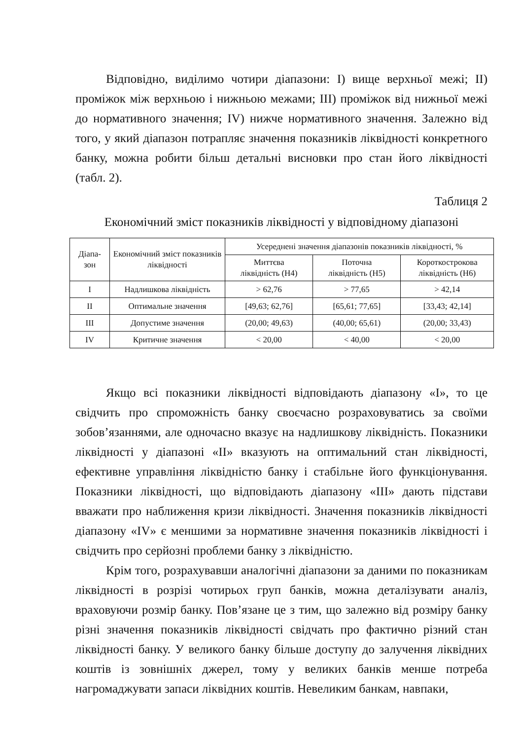Відповідно, виділимо чотири діапазони: І) вище верхньої межі; ІІ) проміжок між верхньою і нижньою межами; ІІІ) проміжок від нижньої межі до нормативного значення; IV) нижче нормативного значення. Залежно від того, у який діапазон потрапляє значення показників ліквідності конкретного банку, можна робити більш детальні висновки про стан його ліквідності (табл. 2).
Таблиця 2
Економічний зміст показників ліквідності у відповідному діапазоні
| Діапа- зон | Економічний зміст показників ліквідності | Усереднені значення діапазонів показників ліквідності, % | | |
| --- | --- | --- | --- | --- |
| | | Миттєва ліквідність (Н4) | Поточна ліквідність (Н5) | Короткострокова ліквідність (Н6) |
| I | Надлишкова ліквідність | > 62,76 | > 77,65 | > 42,14 |
| II | Оптимальне значення | [49,63; 62,76] | [65,61; 77,65] | [33,43; 42,14] |
| III | Допустиме значення | (20,00; 49,63) | (40,00; 65,61) | (20,00; 33,43) |
| IV | Критичне значення | < 20,00 | < 40,00 | < 20,00 |
Якщо всі показники ліквідності відповідають діапазону «І», то це свідчить про спроможність банку своєчасно розраховуватись за своїми зобов’язаннями, але одночасно вказує на надлишкову ліквідність. Показники ліквідності у діапазоні «ІІ» вказують на оптимальний стан ліквідності, ефективне управління ліквідністю банку і стабільне його функціонування. Показники ліквідності, що відповідають діапазону «ІІІ» дають підстави вважати про наближення кризи ліквідності. Значення показників ліквідності діапазону «IV» є меншими за нормативне значення показників ліквідності і свідчить про серйозні проблеми банку з ліквідністю.
Крім того, розрахувавши аналогічні діапазони за даними по показникам ліквідності в розрізі чотирьох груп банків, можна деталізувати аналіз, враховуючи розмір банку. Пов’язане це з тим, що залежно від розміру банку різні значення показників ліквідності свідчать про фактично різний стан ліквідності банку. У великого банку більше доступу до залучення ліквідних коштів із зовнішніх джерел, тому у великих банків менше потреба нагромаджувати запаси ліквідних коштів. Невеликим банкам, навпаки,